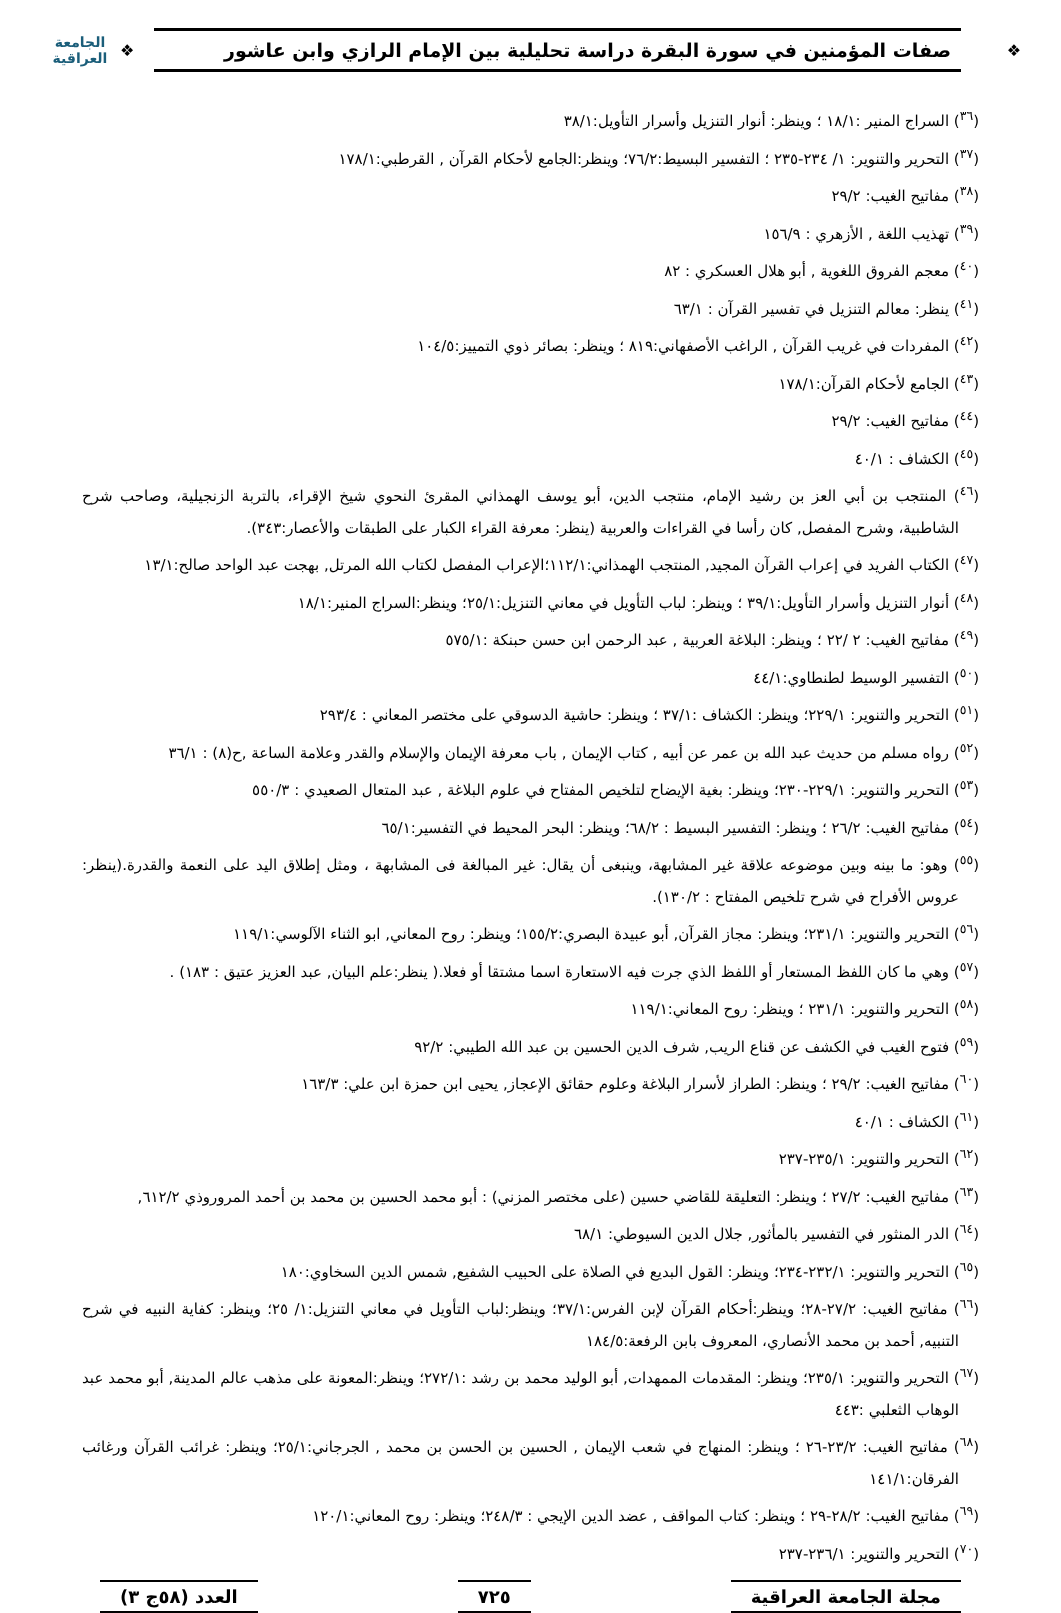❖
صفات المؤمنين في سورة البقرة دراسة تحليلية بين الإمام الرازي وابن عاشور
❖
الجامعة العراقية
(<sup>٣٦</sup>) السراج المنير :١٨/١ ؛ وينظر: أنوار التنزيل وأسرار التأويل:٣٨/١
(<sup>٣٧</sup>) التحرير والتنوير: ١/ ٢٣٤-٢٣٥ ؛ التفسير البسيط:٧٦/٢؛ وينظر:الجامع لأحكام القرآن , القرطبي:١٧٨/١
(<sup>٣٨</sup>) مفاتيح الغيب: ٢٩/٢
(<sup>٣٩</sup>) تهذيب اللغة , الأزهري : ١٥٦/٩
(<sup>٤٠</sup>) معجم الفروق اللغوية , أبو هلال العسكري : ٨٢
(<sup>٤١</sup>) ينظر: معالم التنزيل في تفسير القرآن : ٦٣/١
(<sup>٤٢</sup>) المفردات في غريب القرآن , الراغب الأصفهاني:٨١٩ ؛ وينظر: بصائر ذوي التمييز:١٠٤/٥
(<sup>٤٣</sup>) الجامع لأحكام القرآن:١٧٨/١
(<sup>٤٤</sup>) مفاتيح الغيب: ٢٩/٢
(<sup>٤٥</sup>) الكشاف : ٤٠/١
(<sup>٤٦</sup>) المنتجب بن أبي العز بن رشيد الإمام، منتجب الدين، أبو يوسف الهمذاني المقرئ النحوي شيخ الإقراء، بالتربة الزنجيلية، وصاحب شرح الشاطبية، وشرح المفصل, كان رأسا في القراءات والعربية (ينظر: معرفة القراء الكبار على الطبقات والأعصار:٣٤٣).
(<sup>٤٧</sup>) الكتاب الفريد في إعراب القرآن المجيد, المنتجب الهمذاني:١١٢/١؛الإعراب المفصل لكتاب الله المرتل, بهجت عبد الواحد صالح:١٣/١
(<sup>٤٨</sup>) أنوار التنزيل وأسرار التأويل:٣٩/١ ؛ وينظر: لباب التأويل في معاني التنزيل:٢٥/١؛ وينظر:السراج المنير:١٨/١
(<sup>٤٩</sup>) مفاتيح الغيب: ٢ /٢٢ ؛ وينظر: البلاغة العربية , عبد الرحمن ابن حسن حبنكة :٥٧٥/١
(<sup>٥٠</sup>) التفسير الوسيط لطنطاوي:٤٤/١
(<sup>٥١</sup>) التحرير والتنوير: ٢٢٩/١؛ وينظر: الكشاف :٣٧/١ ؛ وينظر: حاشية الدسوقي على مختصر المعاني : ٢٩٣/٤
(<sup>٥٢</sup>) رواه مسلم من حديث عبد الله بن عمر عن أبيه , كتاب الإيمان , باب معرفة الإيمان والإسلام والقدر وعلامة الساعة ,ح(٨) : ٣٦/١
(<sup>٥٣</sup>) التحرير والتنوير: ٢٢٩/١-٢٣٠؛ وينظر: بغية الإيضاح لتلخيص المفتاح في علوم البلاغة , عبد المتعال الصعيدي : ٥٥٠/٣
(<sup>٥٤</sup>) مفاتيح الغيب: ٢٦/٢ ؛ وينظر: التفسير البسيط : ٦٨/٢؛ وينظر: البحر المحيط في التفسير:٦٥/١
(<sup>٥٥</sup>) وهو: ما بينه وبين موضوعه علاقة غير المشابهة، وينبغى أن يقال: غير المبالغة فى المشابهة ، ومثل إطلاق اليد على النعمة والقدرة.(ينظر: عروس الأفراح في شرح تلخيص المفتاح : ١٣٠/٢).
(<sup>٥٦</sup>) التحرير والتنوير: ٢٣١/١؛ وينظر: مجاز القرآن, أبو عبيدة البصري:١٥٥/٢؛ وينظر: روح المعاني, ابو الثناء الآلوسي:١١٩/١
(<sup>٥٧</sup>) وهي ما كان اللفظ المستعار أو اللفظ الذي جرت فيه الاستعارة اسما مشتقا أو فعلا.( ينظر:علم البيان, عبد العزيز عتيق : ١٨٣) .
(<sup>٥٨</sup>) التحرير والتنوير: ٢٣١/١ ؛ وينظر: روح المعاني:١١٩/١
(<sup>٥٩</sup>) فتوح الغيب في الكشف عن قناع الريب, شرف الدين الحسين بن عبد الله الطيبي: ٩٢/٢
(<sup>٦٠</sup>) مفاتيح الغيب: ٢٩/٢ ؛ وينظر: الطراز لأسرار البلاغة وعلوم حقائق الإعجاز, يحيى ابن حمزة ابن علي: ١٦٣/٣
(<sup>٦١</sup>) الكشاف : ٤٠/١
(<sup>٦٢</sup>) التحرير والتنوير: ٢٣٥/١-٢٣٧
(<sup>٦٣</sup>) مفاتيح الغيب: ٢٧/٢ ؛ وينظر: التعليقة للقاضي حسين (على مختصر المزني) : أبو محمد الحسين بن محمد بن أحمد المروروذي ٦١٢/٢,
(<sup>٦٤</sup>) الدر المنثور في التفسير بالمأثور, جلال الدين السيوطي: ٦٨/١
(<sup>٦٥</sup>) التحرير والتنوير: ٢٣٢/١-٢٣٤؛ وينظر: القول البديع في الصلاة على الحبيب الشفيع, شمس الدين السخاوي:١٨٠
(<sup>٦٦</sup>) مفاتيح الغيب: ٢٧/٢-٢٨؛ وينظر:أحكام القرآن لإبن الفرس:٣٧/١؛ وينظر:لباب التأويل في معاني التنزيل:١/ ٢٥؛ وينظر: كفاية النبيه في شرح التنبيه, أحمد بن محمد الأنصاري، المعروف بابن الرفعة:١٨٤/٥
(<sup>٦٧</sup>) التحرير والتنوير: ٢٣٥/١؛ وينظر: المقدمات الممهدات, أبو الوليد محمد بن رشد :٢٧٢/١؛ وينظر:المعونة على مذهب عالم المدينة, أبو محمد عبد الوهاب الثعلبي :٤٤٣
(<sup>٦٨</sup>) مفاتيح الغيب: ٢٣/٢-٢٦ ؛ وينظر: المنهاج في شعب الإيمان , الحسين بن الحسن بن محمد , الجرجاني:٢٥/١؛ وينظر: غرائب القرآن ورغائب الفرقان:١٤١/١
(<sup>٦٩</sup>) مفاتيح الغيب: ٢٨/٢-٢٩ ؛ وينظر: كتاب المواقف , عضد الدين الإيجي : ٢٤٨/٣؛ وينظر: روح المعاني:١٢٠/١
(<sup>٧٠</sup>) التحرير والتنوير: ٢٣٦/١-٢٣٧
مجلة الجامعة العراقية ٧٢٥ العدد (٥٨ج ٣)